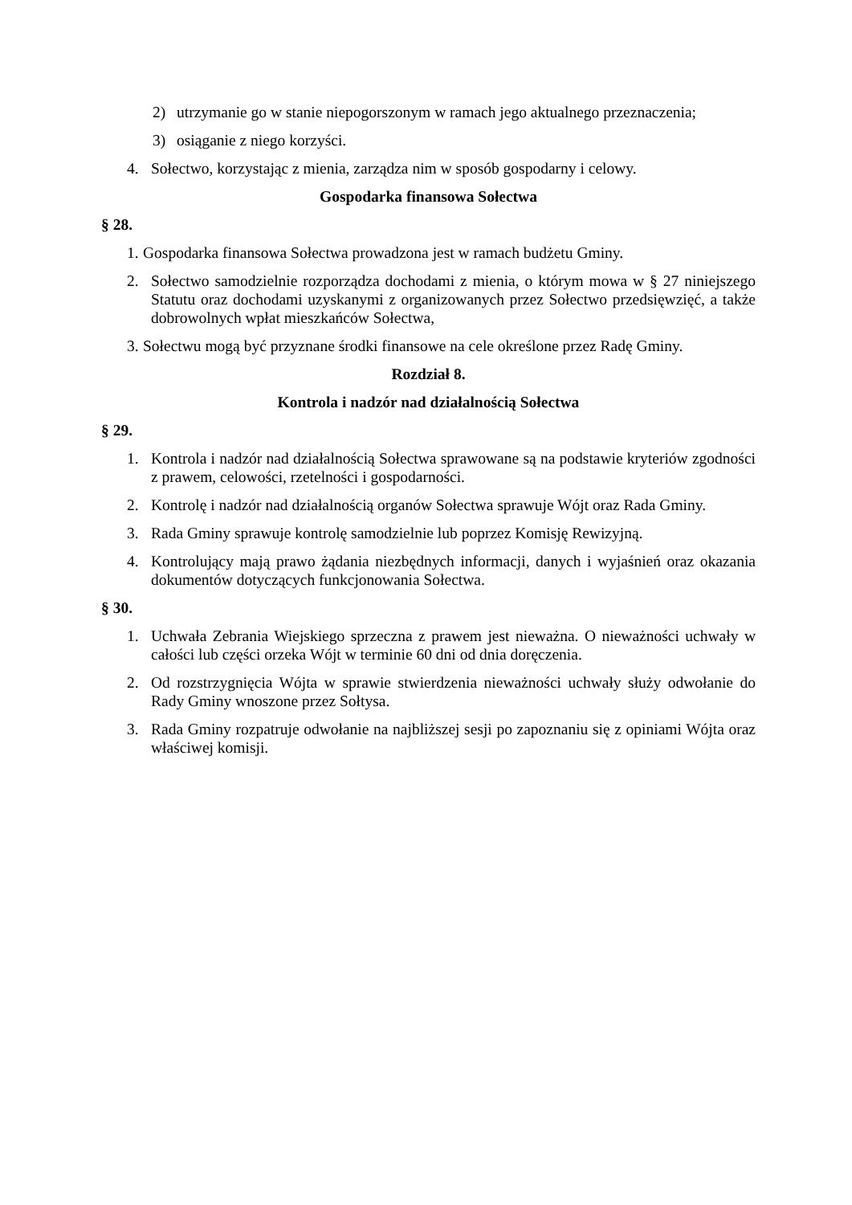2) utrzymanie go w stanie niepogorszonym w ramach jego aktualnego przeznaczenia;
3) osiąganie z niego korzyści.
4. Sołectwo, korzystając z mienia, zarządza nim w sposób gospodarny i celowy.
Gospodarka finansowa Sołectwa
§ 28.
1. Gospodarka finansowa Sołectwa prowadzona jest w ramach budżetu Gminy.
2. Sołectwo samodzielnie rozporządza dochodami z mienia, o którym mowa w § 27 niniejszego Statutu oraz dochodami uzyskanymi z organizowanych przez Sołectwo przedsięwzięć, a także dobrowolnych wpłat mieszkańców Sołectwa,
3. Sołectwu mogą być przyznane środki finansowe na cele określone przez Radę Gminy.
Rozdział 8.
Kontrola i nadzór nad działalnością Sołectwa
§ 29.
1. Kontrola i nadzór nad działalnością Sołectwa sprawowane są na podstawie kryteriów zgodności z prawem, celowości, rzetelności i gospodarności.
2. Kontrolę i nadzór nad działalnością organów Sołectwa sprawuje Wójt oraz Rada Gminy.
3. Rada Gminy sprawuje kontrolę samodzielnie lub poprzez Komisję Rewizyjną.
4. Kontrolujący mają prawo żądania niezbędnych informacji, danych i wyjaśnień oraz okazania dokumentów dotyczących funkcjonowania Sołectwa.
§ 30.
1. Uchwała Zebrania Wiejskiego sprzeczna z prawem jest nieważna. O nieważności uchwały w całości lub części orzeka Wójt w terminie 60 dni od dnia doręczenia.
2. Od rozstrzygnięcia Wójta w sprawie stwierdzenia nieważności uchwały służy odwołanie do Rady Gminy wnoszone przez Sołtysa.
3. Rada Gminy rozpatruje odwołanie na najbliższej sesji po zapoznaniu się z opiniami Wójta oraz właściwej komisji.